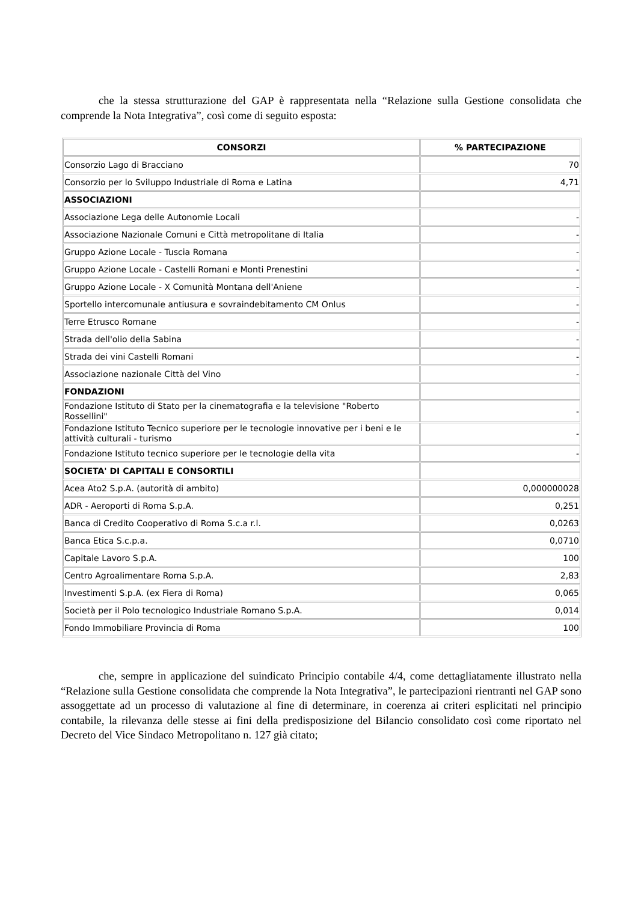che la stessa strutturazione del GAP è rappresentata nella “Relazione sulla Gestione consolidata che comprende la Nota Integrativa”, così come di seguito esposta:
| CONSORZI | % PARTECIPAZIONE |
| --- | --- |
| Consorzio Lago di Bracciano | 70 |
| Consorzio per lo Sviluppo Industriale di Roma e Latina | 4,71 |
| ASSOCIAZIONI | |
| Associazione Lega delle Autonomie Locali | - |
| Associazione Nazionale Comuni e Città metropolitane di Italia | - |
| Gruppo Azione Locale - Tuscia Romana | - |
| Gruppo Azione Locale - Castelli Romani e Monti Prenestini | - |
| Gruppo Azione Locale - X Comunità Montana dell'Aniene | - |
| Sportello intercomunale antiusura e sovraindebitamento CM Onlus | - |
| Terre Etrusco Romane | - |
| Strada dell'olio della Sabina | - |
| Strada dei vini Castelli Romani | - |
| Associazione nazionale Città del Vino | - |
| FONDAZIONI | |
| Fondazione Istituto di Stato per la cinematografia e la televisione "Roberto Rossellini" | - |
| Fondazione Istituto Tecnico superiore per le tecnologie innovative per i beni e le attività culturali - turismo | - |
| Fondazione Istituto tecnico superiore per le tecnologie della vita | - |
| SOCIETA' DI CAPITALI E CONSORTILI | |
| Acea Ato2 S.p.A. (autorità di ambito) | 0,000000028 |
| ADR - Aeroporti di Roma S.p.A. | 0,251 |
| Banca di Credito Cooperativo di Roma S.c.a r.l. | 0,0263 |
| Banca Etica S.c.p.a. | 0,0710 |
| Capitale Lavoro S.p.A. | 100 |
| Centro Agroalimentare Roma S.p.A. | 2,83 |
| Investimenti S.p.A. (ex Fiera di Roma) | 0,065 |
| Società per il Polo tecnologico Industriale Romano S.p.A. | 0,014 |
| Fondo Immobiliare Provincia di Roma | 100 |
che, sempre in applicazione del suindicato Principio contabile 4/4, come dettagliatamente illustrato nella “Relazione sulla Gestione consolidata che comprende la Nota Integrativa”, le partecipazioni rientranti nel GAP sono assoggettate ad un processo di valutazione al fine di determinare, in coerenza ai criteri esplicitati nel principio contabile, la rilevanza delle stesse ai fini della predisposizione del Bilancio consolidato così come riportato nel Decreto del Vice Sindaco Metropolitano n. 127 già citato;